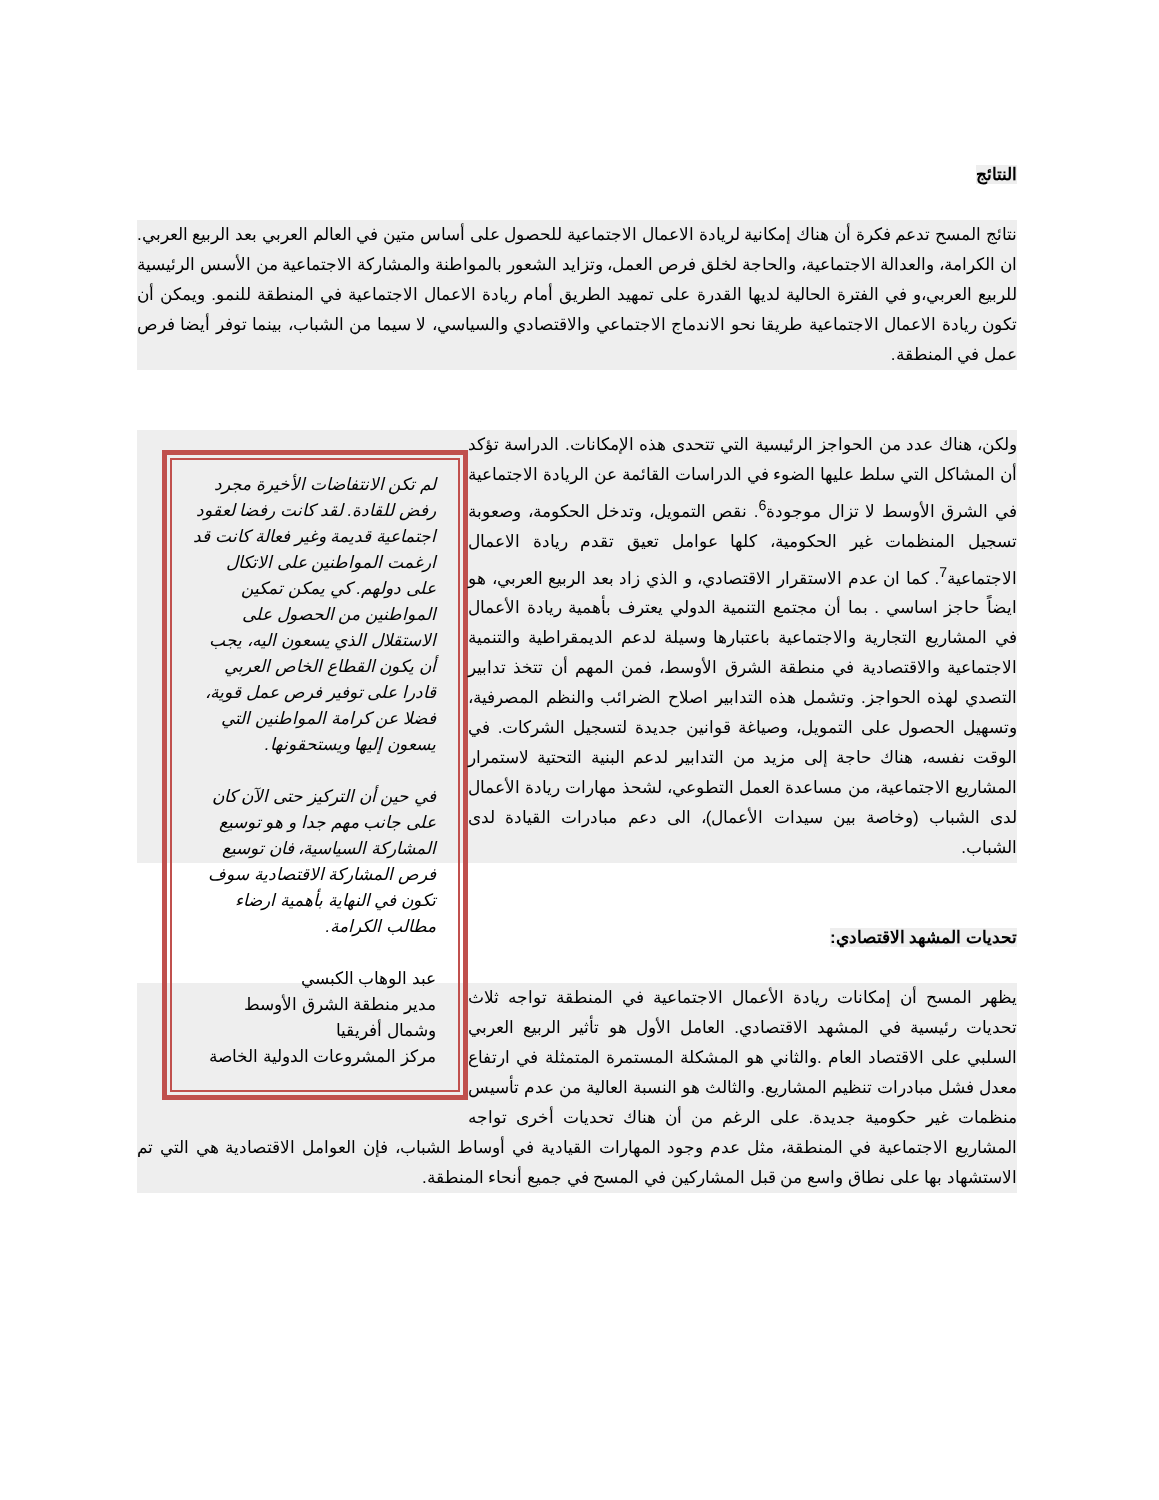النتائج
نتائج المسح تدعم فكرة أن هناك إمكانية لريادة الاعمال الاجتماعية للحصول على أساس متين في العالم العربي بعد الربيع العربي. ان الكرامة، والعدالة الاجتماعية، والحاجة لخلق فرص العمل، وتزايد الشعور بالمواطنة والمشاركة الاجتماعية من الأسس الرئيسية للربيع العربي،و في الفترة الحالية لديها القدرة على تمهيد الطريق أمام ريادة الاعمال الاجتماعية في المنطقة للنمو. ويمكن أن تكون ريادة الاعمال الاجتماعية طريقا نحو الاندماج الاجتماعي والاقتصادي والسياسي، لا سيما من الشباب، بينما توفر أيضا فرص عمل في المنطقة.
لم تكن الانتفاضات الأخيرة مجرد رفض للقادة. لقد كانت رفضا لعقود اجتماعية قديمة وغير فعالة كانت قد ارغمت المواطنين على الاتكال على دولهم. كي يمكن تمكين المواطنين من الحصول على الاستقلال الذي يسعون اليه، يجب أن يكون القطاع الخاص العربي قادرا على توفير فرص عمل قوية، فضلا عن كرامة المواطنين التي يسعون إليها ويستحقونها.
في حين أن التركيز حتى الآن كان على جانب مهم جدا و هو توسيع المشاركة السياسية، فان توسيع فرص المشاركة الاقتصادية سوف تكون في النهاية بأهمية ارضاء مطالب الكرامة.
عبد الوهاب الكبسي
مدير منطقة الشرق الأوسط وشمال أفريقيا
مركز المشروعات الدولية الخاصة
ولكن، هناك عدد من الحواجز الرئيسية التي تتحدى هذه الإمكانات. الدراسة تؤكد أن المشاكل التي سلط عليها الضوء في الدراسات القائمة عن الريادة الاجتماعية في الشرق الأوسط لا تزال موجودة<sup>6</sup>. نقص التمويل، وتدخل الحكومة، وصعوبة تسجيل المنظمات غير الحكومية، كلها عوامل تعيق تقدم ريادة الاعمال الاجتماعية<sup>7</sup>. كما ان عدم الاستقرار الاقتصادي، و الذي زاد بعد الربيع العربي، هو ايضاً حاجز اساسي . بما أن مجتمع التنمية الدولي يعترف بأهمية ريادة الأعمال في المشاريع التجارية والاجتماعية باعتبارها وسيلة لدعم الديمقراطية والتنمية الاجتماعية والاقتصادية في منطقة الشرق الأوسط، فمن المهم أن تتخذ تدابير التصدي لهذه الحواجز. وتشمل هذه التدابير اصلاح الضرائب والنظم المصرفية، وتسهيل الحصول على التمويل، وصياغة قوانين جديدة لتسجيل الشركات. في الوقت نفسه، هناك حاجة إلى مزيد من التدابير لدعم البنية التحتية لاستمرار المشاريع الاجتماعية، من مساعدة العمل التطوعي، لشحذ مهارات ريادة الأعمال لدى الشباب (وخاصة بين سيدات الأعمال)، الى دعم مبادرات القيادة لدى الشباب.
تحديات المشهد الاقتصادي:
يظهر المسح أن إمكانات ريادة الأعمال الاجتماعية في المنطقة تواجه ثلاث تحديات رئيسية في المشهد الاقتصادي. العامل الأول هو تأثير الربيع العربي السلبي على الاقتصاد العام .والثاني هو المشكلة المستمرة المتمثلة في ارتفاع معدل فشل مبادرات تنظيم المشاريع. والثالث هو النسبة العالية من عدم تأسيس منظمات غير حكومية جديدة. على الرغم من أن هناك تحديات أخرى تواجه المشاريع الاجتماعية في المنطقة، مثل عدم وجود المهارات القيادية في أوساط الشباب، فإن العوامل الاقتصادية هي التي تم الاستشهاد بها على نطاق واسع من قبل المشاركين في المسح في جميع أنحاء المنطقة.